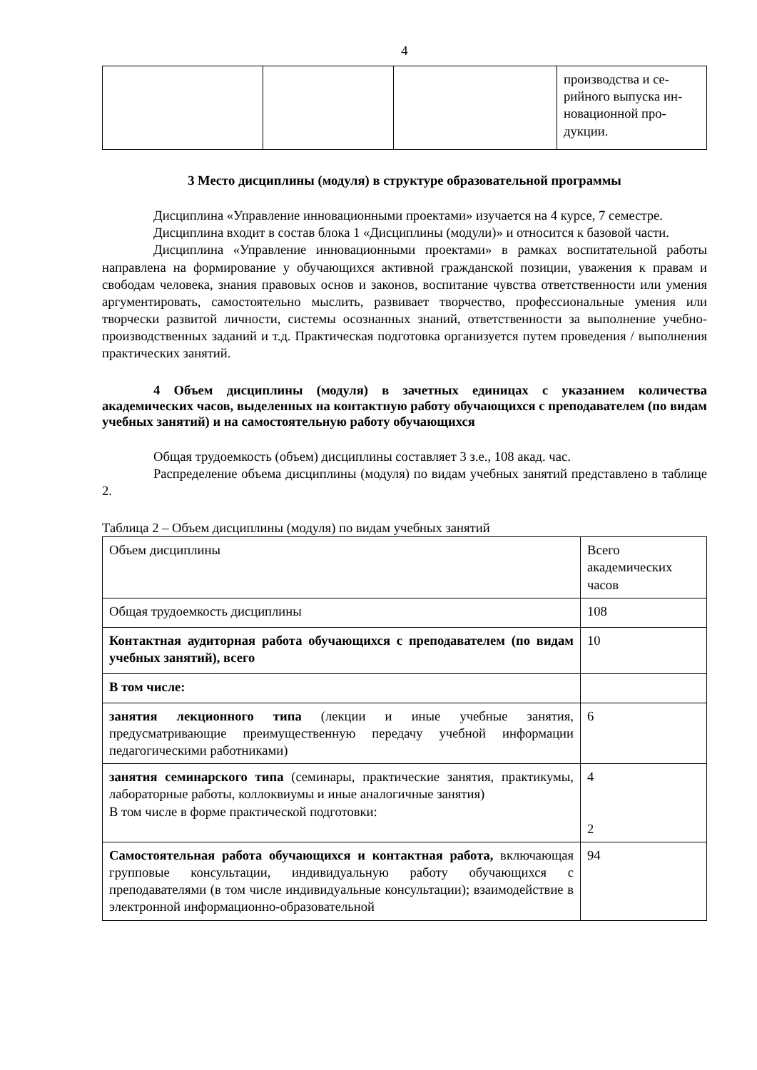4
| | | | производства и се- рийного выпуска ин- новационной про- дукции. |
3 Место дисциплины (модуля) в структуре образовательной программы
Дисциплина «Управление инновационными проектами» изучается на 4 курсе, 7 семестре.
Дисциплина входит в состав блока 1 «Дисциплины (модули)» и относится к базовой части.
Дисциплина «Управление инновационными проектами» в рамках воспитательной работы направлена на формирование у обучающихся активной гражданской позиции, уважения к правам и свободам человека, знания правовых основ и законов, воспитание чувства ответственности или умения аргументировать, самостоятельно мыслить, развивает творчество, профессиональные умения или творчески развитой личности, системы осознанных знаний, ответственности за выполнение учебно-производственных заданий и т.д. Практическая подготовка организуется путем проведения / выполнения практических занятий.
4 Объем дисциплины (модуля) в зачетных единицах с указанием количества академических часов, выделенных на контактную работу обучающихся с преподавателем (по видам учебных занятий) и на самостоятельную работу обучающихся
Общая трудоемкость (объем) дисциплины составляет 3 з.е., 108 акад. час.
Распределение объема дисциплины (модуля) по видам учебных занятий представлено в таблице 2.
Таблица 2 – Объем дисциплины (модуля) по видам учебных занятий
| Объем дисциплины | Всего академических часов |
| Общая трудоемкость дисциплины | 108 |
| Контактная аудиторная работа обучающихся с преподавателем (по видам учебных занятий), всего | 10 |
| В том числе: | |
| занятия лекционного типа (лекции и иные учебные занятия, предусматривающие преимущественную передачу учебной информации педагогическими работниками) | 6 |
| занятия семинарского типа (семинары, практические занятия, практикумы, лабораторные работы, коллоквиумы и иные аналогичные занятия) В том числе в форме практической подготовки: | 4 2 |
| Самостоятельная работа обучающихся и контактная работа, включающая групповые консультации, индивидуальную работу обучающихся с преподавателями (в том числе индивидуальные консультации); взаимодействие в электронной информационно-образовательной | 94 |